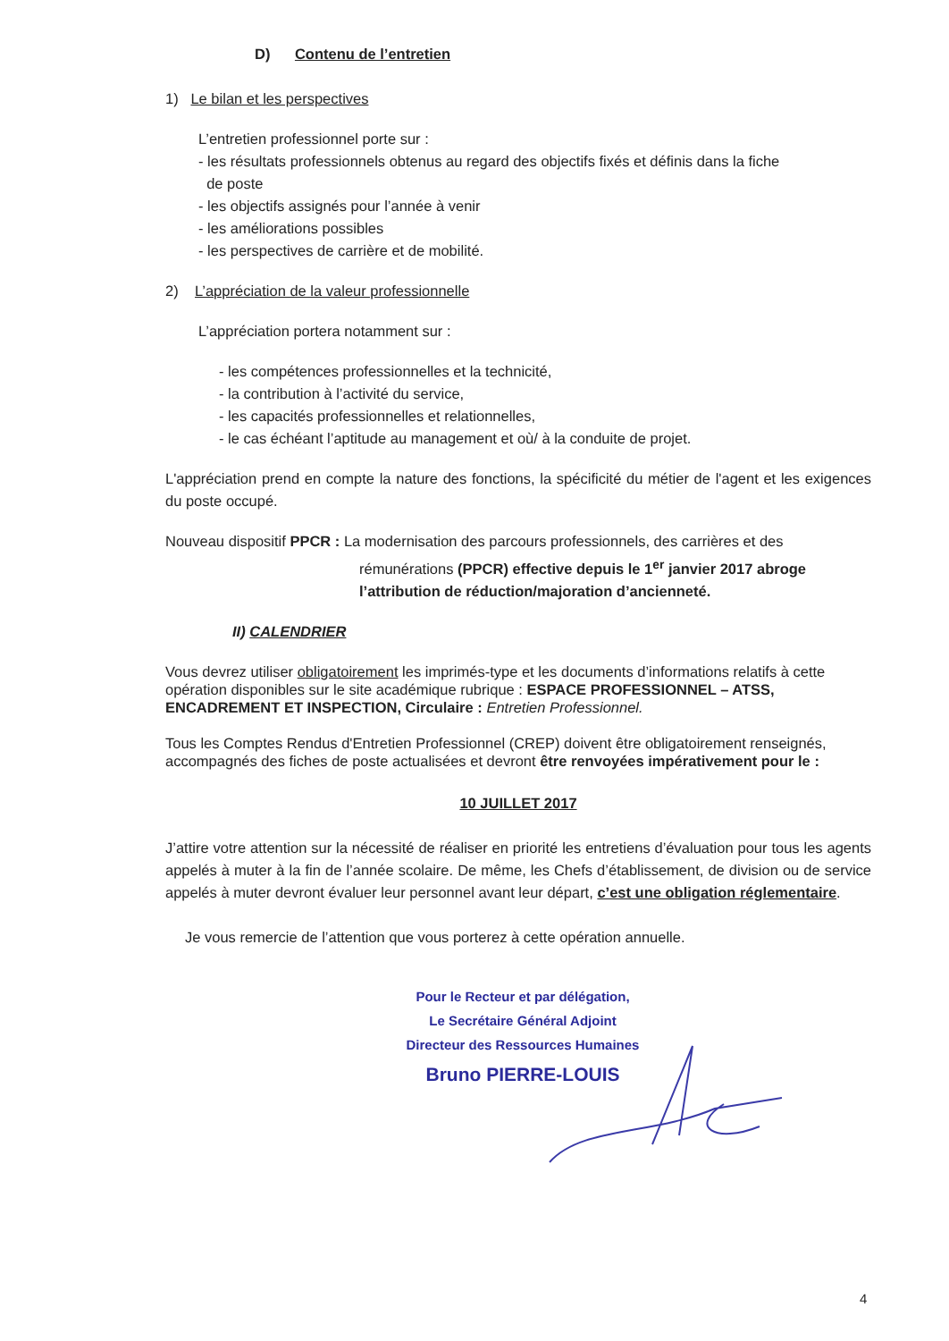D) Contenu de l’entretien
1) Le bilan et les perspectives
L’entretien professionnel porte sur :
- les résultats professionnels obtenus au regard des objectifs fixés et définis dans la fiche
de poste
- les objectifs assignés pour l’année à venir
- les améliorations possibles
- les perspectives de carrière et de mobilité.
2) L’appréciation de la valeur professionnelle
L’appréciation portera notamment sur :
- les compétences professionnelles et la technicité,
- la contribution à l’activité du service,
- les capacités professionnelles et relationnelles,
- le cas échéant l’aptitude au management et où/ à la conduite de projet.
L'appréciation prend en compte la nature des fonctions, la spécificité du métier de l'agent et les exigences du poste occupé.
Nouveau dispositif PPCR : La modernisation des parcours professionnels, des carrières et des
rémunérations (PPCR) effective depuis le 1<sup>er</sup> janvier 2017 abroge l’attribution de réduction/majoration d’ancienneté.
II) CALENDRIER
Vous devrez utiliser obligatoirement les imprimés-type et les documents d’informations relatifs à cette opération disponibles sur le site académique rubrique : ESPACE PROFESSIONNEL – ATSS, ENCADREMENT ET INSPECTION, Circulaire : Entretien Professionnel.
Tous les Comptes Rendus d'Entretien Professionnel (CREP) doivent être obligatoirement renseignés, accompagnés des fiches de poste actualisées et devront être renvoyées impérativement pour le :
10 JUILLET 2017
J’attire votre attention sur la nécessité de réaliser en priorité les entretiens d’évaluation pour tous les agents appelés à muter à la fin de l’année scolaire. De même, les Chefs d’établissement, de division ou de service appelés à muter devront évaluer leur personnel avant leur départ, c’est une obligation réglementaire.
Je vous remercie de l’attention que vous porterez à cette opération annuelle.
Pour le Recteur et par délégation,
Le Secrétaire Général Adjoint
Directeur des Ressources Humaines
Bruno PIERRE-LOUIS
4